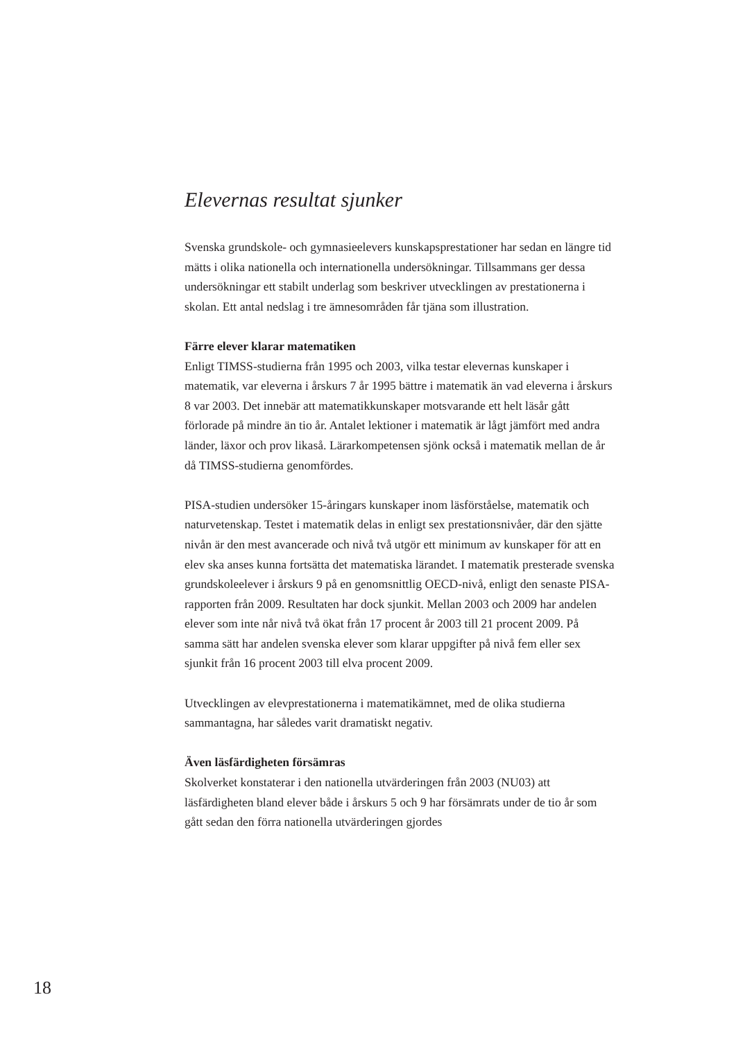Elevernas resultat sjunker
Svenska grundskole- och gymnasieelevers kunskapsprestationer har sedan en längre tid mätts i olika nationella och internationella undersökningar. Tillsammans ger dessa undersökningar ett stabilt underlag som beskriver utvecklingen av prestationerna i skolan. Ett antal nedslag i tre ämnesområden får tjäna som illustration.
Färre elever klarar matematiken
Enligt TIMSS-studierna från 1995 och 2003, vilka testar elevernas kunskaper i matematik, var eleverna i årskurs 7 år 1995 bättre i matematik än vad eleverna i årskurs 8 var 2003. Det innebär att matematikkunskaper motsvarande ett helt läsår gått förlorade på mindre än tio år. Antalet lektioner i matematik är lågt jämfört med andra länder, läxor och prov likaså. Lärarkompetensen sjönk också i matematik mellan de år då TIMSS-studierna genomfördes.
PISA-studien undersöker 15-åringars kunskaper inom läsförståelse, matematik och naturvetenskap. Testet i matematik delas in enligt sex prestationsnivåer, där den sjätte nivån är den mest avancerade och nivå två utgör ett minimum av kunskaper för att en elev ska anses kunna fortsätta det matematiska lärandet. I matematik presterade svenska grundskoleelever i årskurs 9 på en genomsnittlig OECD-nivå, enligt den senaste PISA-rapporten från 2009. Resultaten har dock sjunkit. Mellan 2003 och 2009 har andelen elever som inte når nivå två ökat från 17 procent år 2003 till 21 procent 2009. På samma sätt har andelen svenska elever som klarar uppgifter på nivå fem eller sex sjunkit från 16 procent 2003 till elva procent 2009.
Utvecklingen av elevprestationerna i matematikämnet, med de olika studierna sammantagna, har således varit dramatiskt negativ.
Även läsfärdigheten försämras
Skolverket konstaterar i den nationella utvärderingen från 2003 (NU03) att läsfärdigheten bland elever både i årskurs 5 och 9 har försämrats under de tio år som gått sedan den förra nationella utvärderingen gjordes
18